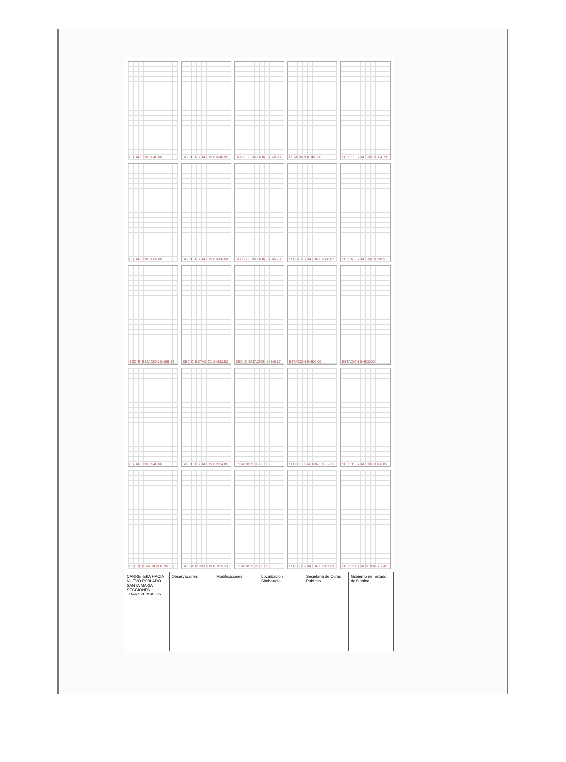ESTACION 0+840.00
SEC.'C' ESTACION 0+840.95
SEC.'E' ESTACION 0+848.93
ESTACION 0+860.00
SEC.'E' ESTACION 0+864.73
ESTACION 0+880.00
SEC.'C' ESTACION 0+880.69
SEC.'B' ESTACION 0+884.73
SEC.'A' ESTACION 0+888.67
SEC.'A' ESTACION 0+890.51
SEC.'B' ESTACION 0+891.52
SEC.'C' ESTACION 0+892.53
SEC.'E' ESTACION 0+896.57
ESTACION 0+900.00
ESTACION 0+920.00
ESTACION 0+940.00
SEC.'C' ESTACION 0+954.85
ESTACION 0+960.00
SEC.'C' ESTACION 0+962.81
SEC.'B' ESTACION 0+966.85
SEC.'A' ESTACION 0+968.87
SEC.'A' ESTACION 0+975.53
ESTACION 0+980.00
SEC.'B' ESTACION 0+981.53
SEC.'C' ESTACION 0+987.43
CARRETERA HACIA NUEVO POBLADO SANTA MARIA
SECCIONES TRANSVERSALES
Observaciones Modificaciones Localizacion
Simbologia
Secretaria de Obras Publicas Gobierno del Estado de Sinaloa